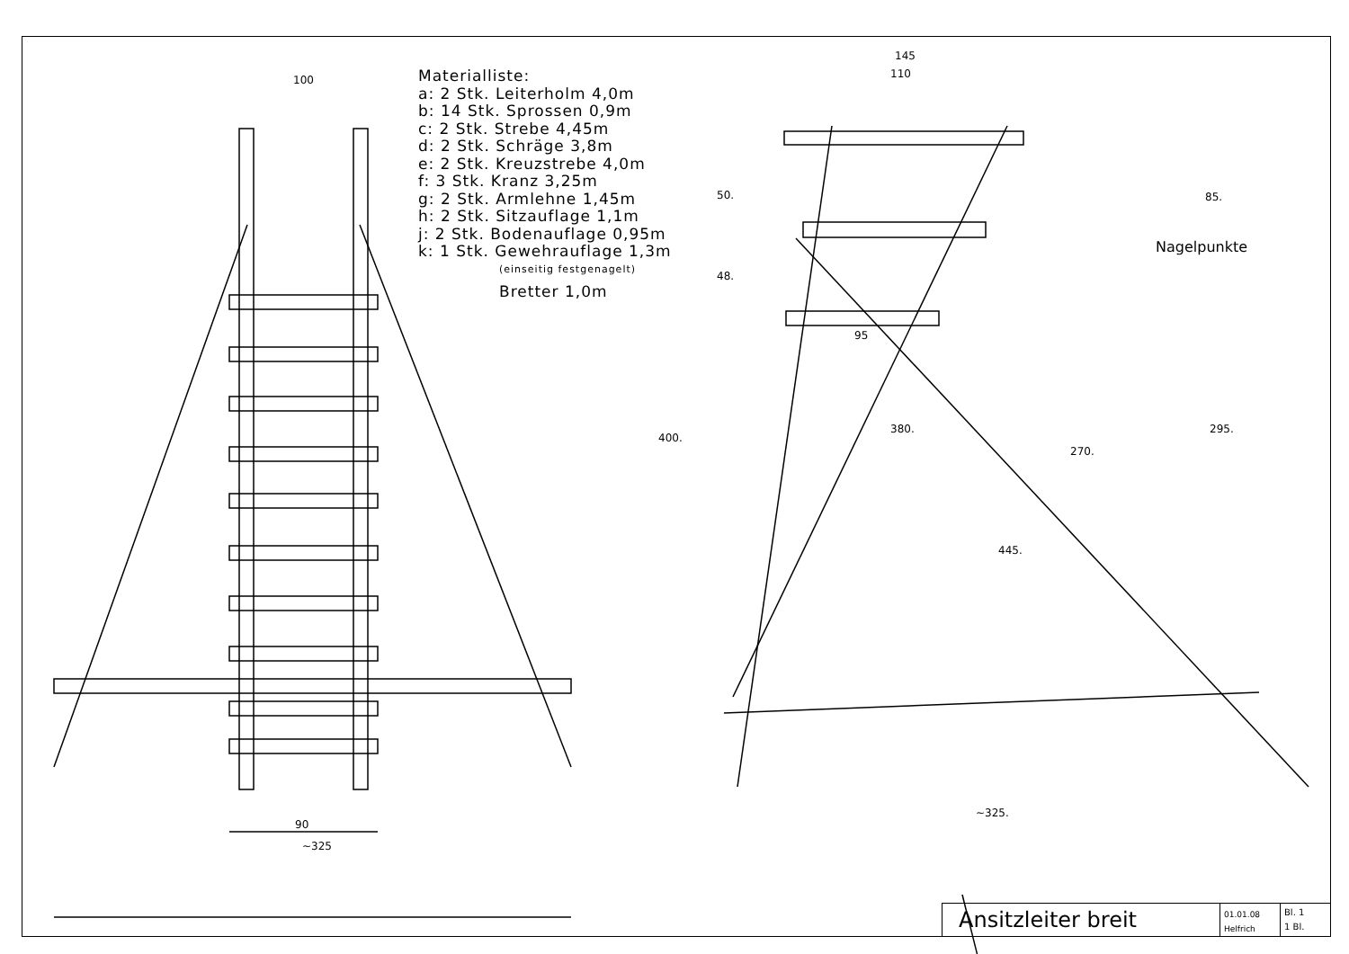Materialliste:
a: 2 Stk. Leiterholm 4,0m
b: 14 Stk. Sprossen 0,9m
c: 2 Stk. Strebe 4,45m
d: 2 Stk. Schräge 3,8m
e: 2 Stk. Kreuzstrebe 4,0m
f: 3 Stk. Kranz 3,25m
g: 2 Stk. Armlehne 1,45m
h: 2 Stk. Sitzauflage 1,1m
j: 2 Stk. Bodenauflage 0,95m
k: 1 Stk. Gewehrauflage 1,3m
(einseitig festgenagelt)
Bretter 1,0m
100
90
~325
145
110
85.
Nagelpunkte
50.
48.
95
~325.
400.
380.
270.
295.
445.
Ansitzleiter breit
01.01.08
Helfrich
Bl. 1
1 Bl.